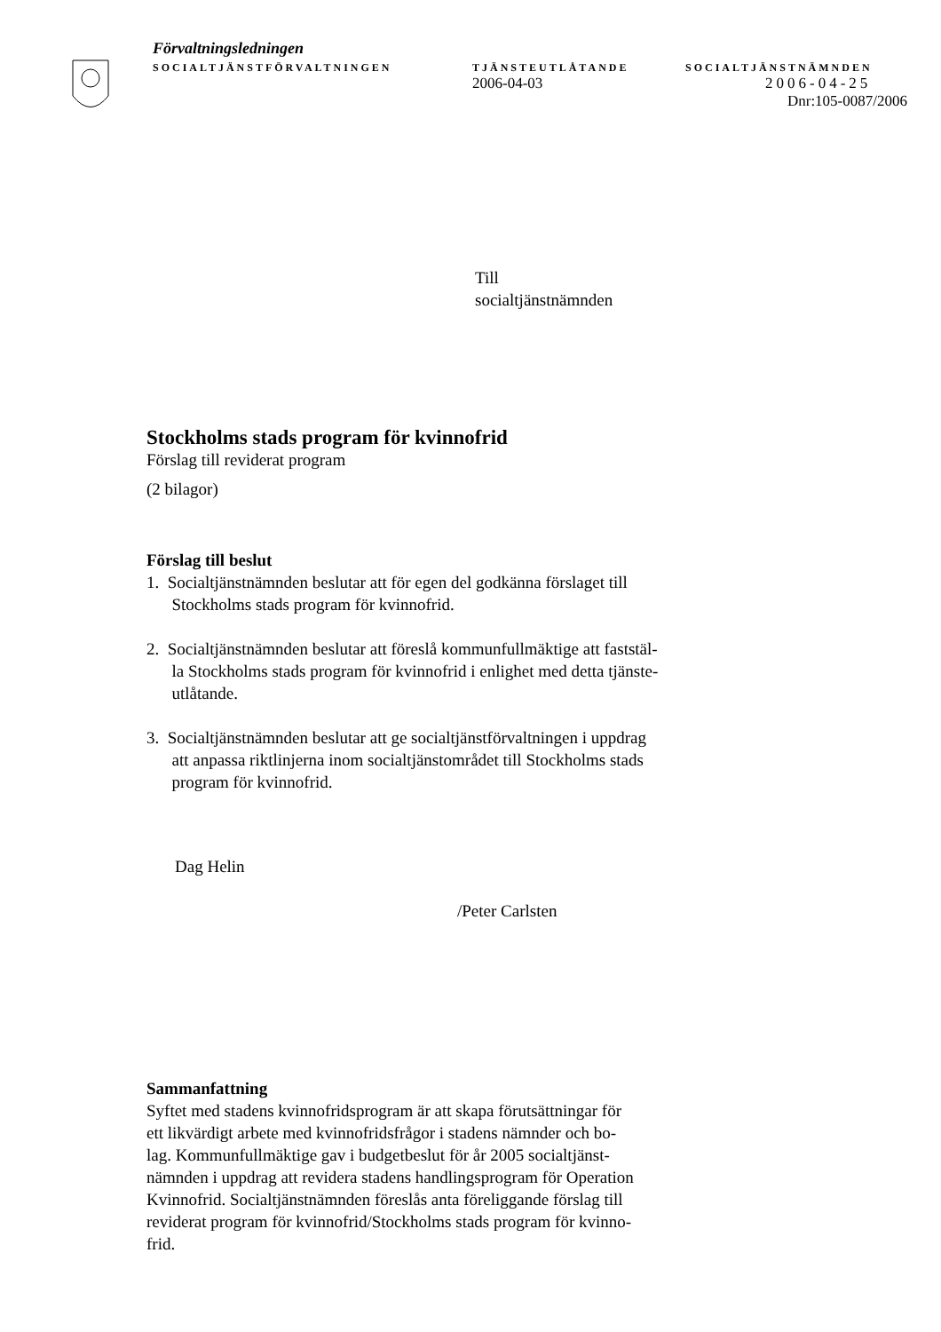Förvaltningsledningen
SOCIALTJÄNSTFÖRVALTNINGEN TJÄNSTEUTLÅTANDE SOCIALTJÄNSTNÄMNDEN
2006-04-03 2006-04-25
Dnr:105-0087/2006
Till
socialtjänstnämnden
Stockholms stads program för kvinnofrid
Förslag till reviderat program
(2 bilagor)
Förslag till beslut
1. Socialtjänstnämnden beslutar att för egen del godkänna förslaget till
Stockholms stads program för kvinnofrid.
2. Socialtjänstnämnden beslutar att föreslå kommunfullmäktige att faststäl-
la Stockholms stads program för kvinnofrid i enlighet med detta tjänste-
utlåtande.
3. Socialtjänstnämnden beslutar att ge socialtjänstförvaltningen i uppdrag
att anpassa riktlinjerna inom socialtjänstområdet till Stockholms stads
program för kvinnofrid.
Dag Helin
/Peter Carlsten
Sammanfattning
Syftet med stadens kvinnofridsprogram är att skapa förutsättningar för
ett likvärdigt arbete med kvinnofridsfrågor i stadens nämnder och bo-
lag. Kommunfullmäktige gav i budgetbeslut för år 2005 socialtjänst-
nämnden i uppdrag att revidera stadens handlingsprogram för Operation
Kvinnofrid. Socialtjänstnämnden föreslås anta föreliggande förslag till
reviderat program för kvinnofrid/Stockholms stads program för kvinno-
frid.